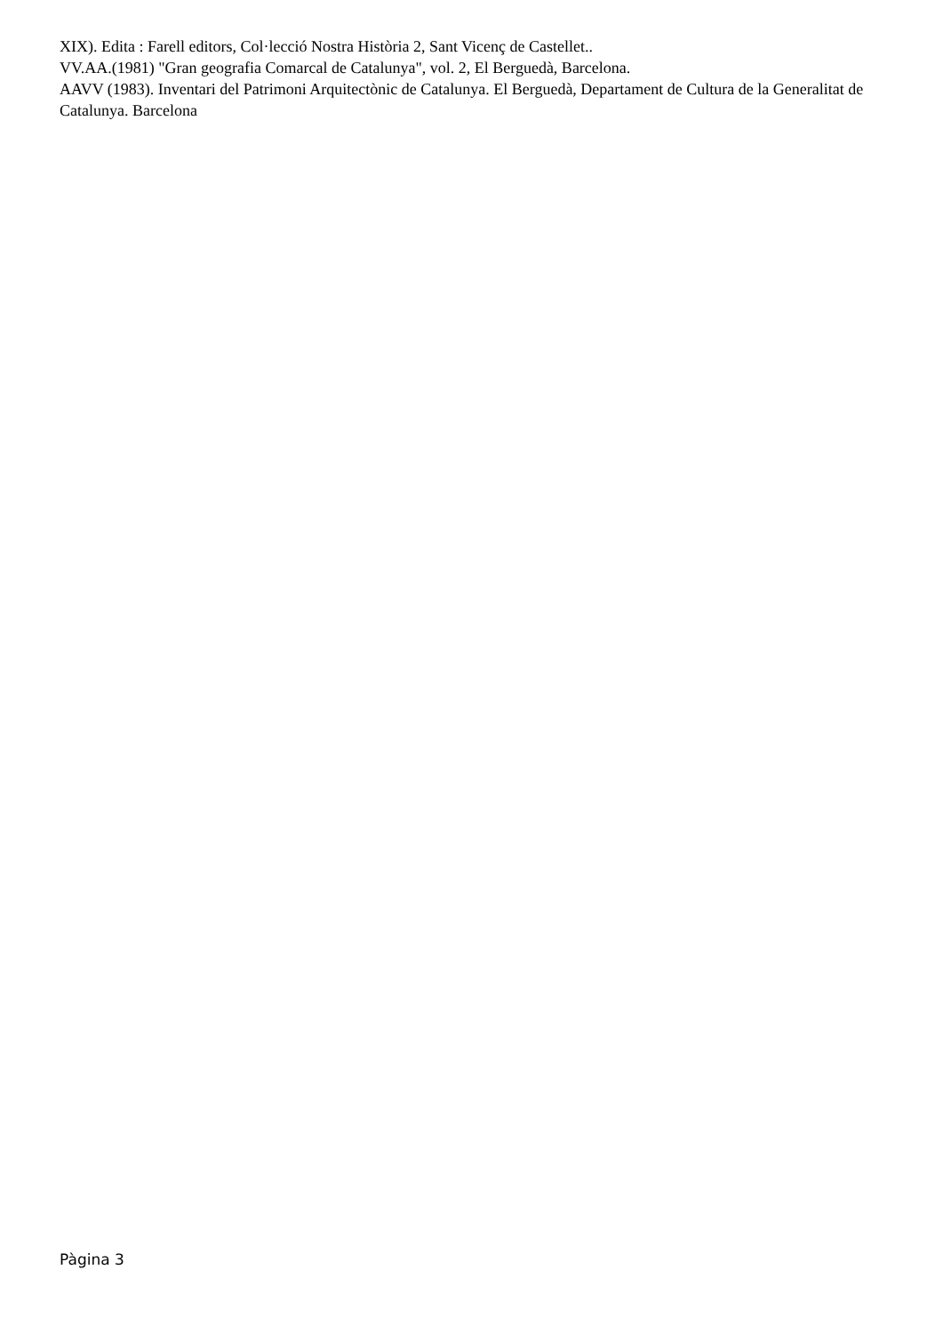XIX). Edita : Farell editors, Col·lecció Nostra Història 2, Sant Vicenç de Castellet..
VV.AA.(1981) "Gran geografia Comarcal de Catalunya", vol. 2, El Berguedà, Barcelona.
AAVV (1983). Inventari del Patrimoni Arquitectònic de Catalunya. El Berguedà, Departament de Cultura de la Generalitat de Catalunya. Barcelona
Pàgina 3